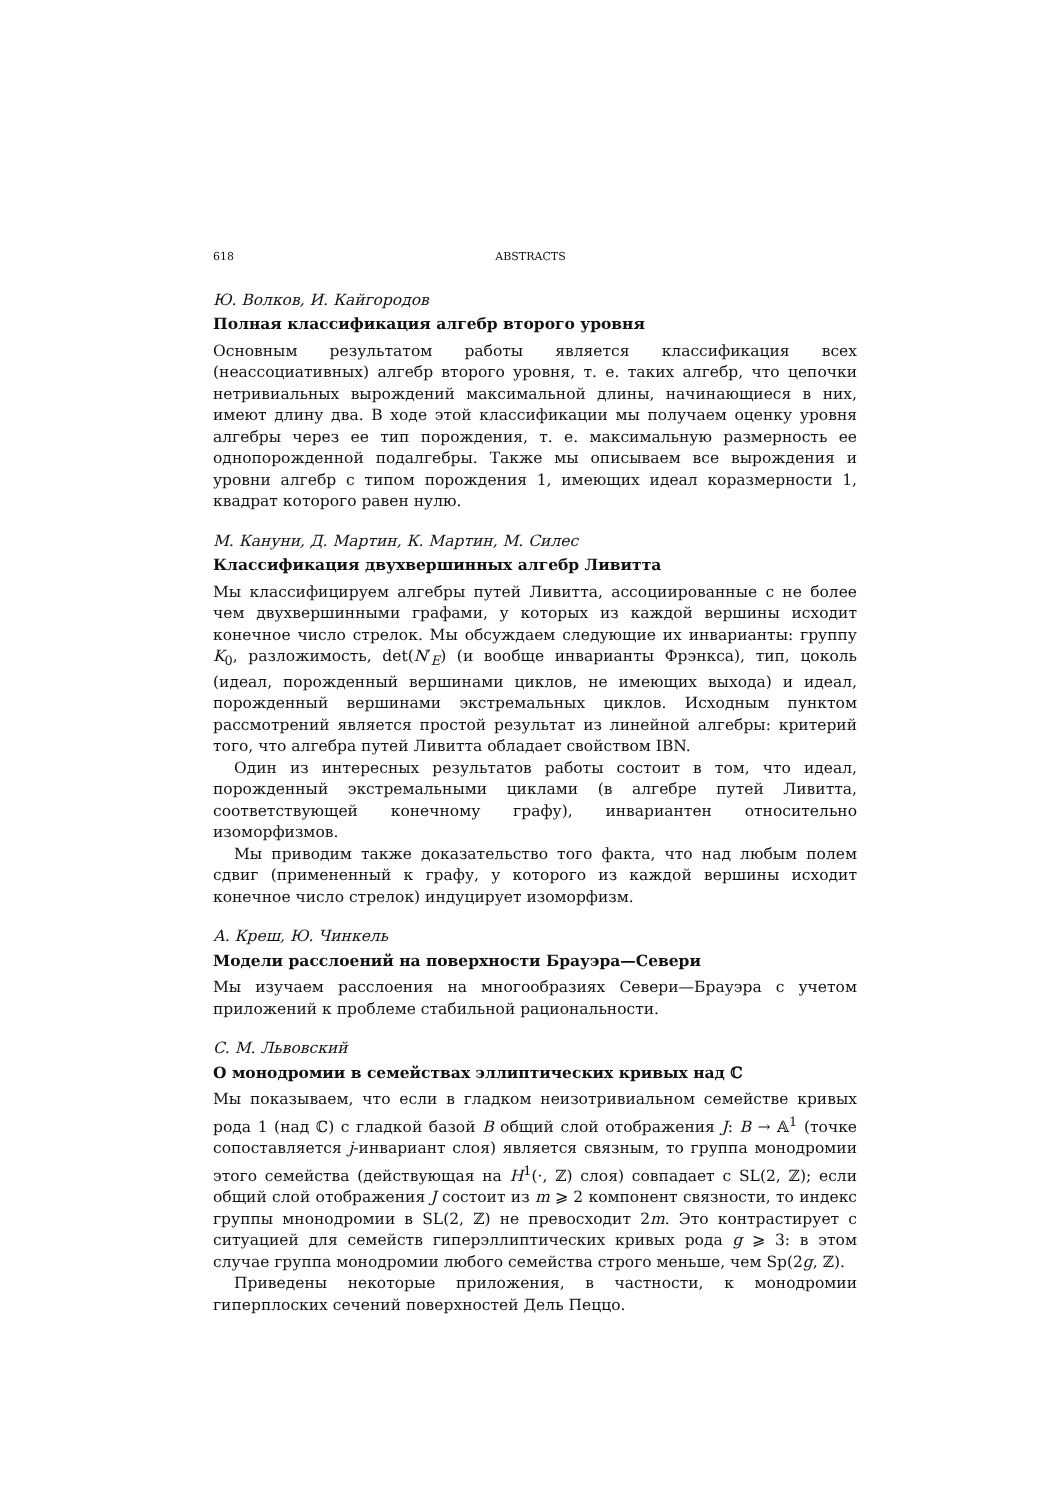618 ABSTRACTS
Ю. Волков, И. Кайгородов
Полная классификация алгебр второго уровня
Основным результатом работы является классификация всех (неассоциативных) алгебр второго уровня, т. е. таких алгебр, что цепочки нетривиальных вырождений максимальной длины, начинающиеся в них, имеют длину два. В ходе этой классификации мы получаем оценку уровня алгебры через ее тип порождения, т. е. максимальную размерность ее однопорожденной подалгебры. Также мы описываем все вырождения и уровни алгебр с типом порождения 1, имеющих идеал коразмерности 1, квадрат которого равен нулю.
М. Кануни, Д. Мартин, К. Мартин, М. Силес
Классификация двухвершинных алгебр Ливитта
Мы классифицируем алгебры путей Ливитта, ассоциированные с не более чем двухвершинными графами, у которых из каждой вершины исходит конечное число стрелок. Мы обсуждаем следующие их инварианты: группу K<sub>0</sub>, разложимость, det(N′<sub>E</sub>) (и вообще инварианты Фрэнкса), тип, цоколь (идеал, порожденный вершинами циклов, не имеющих выхода) и идеал, порожденный вершинами экстремальных циклов. Исходным пунктом рассмотрений является простой результат из линейной алгебры: критерий того, что алгебра путей Ливитта обладает свойством IBN.
Один из интересных результатов работы состоит в том, что идеал, порожденный экстремальными циклами (в алгебре путей Ливитта, соответствующей конечному графу), инвариантен относительно изоморфизмов.
Мы приводим также доказательство того факта, что над любым полем сдвиг (примененный к графу, у которого из каждой вершины исходит конечное число стрелок) индуцирует изоморфизм.
А. Креш, Ю. Чинкель
Модели расслоений на поверхности Брауэра—Севери
Мы изучаем расслоения на многообразиях Севери—Брауэра с учетом приложений к проблеме стабильной рациональности.
С. М. Львовский
О монодромии в семействах эллиптических кривых над ℂ
Мы показываем, что если в гладком неизотривиальном семействе кривых рода 1 (над ℂ) с гладкой базой B общий слой отображения J: B → 𝔸<sup>1</sup> (точке сопоставляется j-инвариант слоя) является связным, то группа монодромии этого семейства (действующая на H<sup>1</sup>(·, ℤ) слоя) совпадает с SL(2, ℤ); если общий слой отображения J состоит из m ⩾ 2 компонент связности, то индекс группы мнонодромии в SL(2, ℤ) не превосходит 2m. Это контрастирует с ситуацией для семейств гиперэллиптических кривых рода g ⩾ 3: в этом случае группа монодромии любого семейства строго меньше, чем Sp(2g, ℤ).
Приведены некоторые приложения, в частности, к монодромии гиперплоских сечений поверхностей Дель Пеццо.